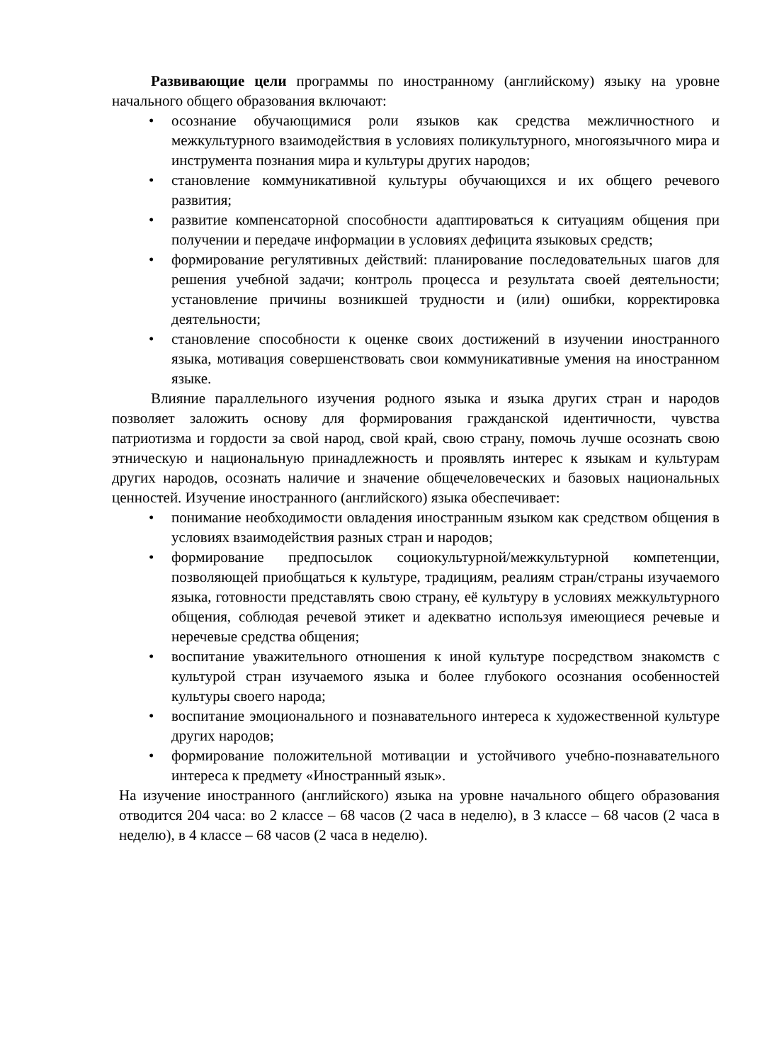Развивающие цели программы по иностранному (английскому) языку на уровне начального общего образования включают:
• осознание обучающимися роли языков как средства межличностного и межкультурного взаимодействия в условиях поликультурного, многоязычного мира и инструмента познания мира и культуры других народов;
• становление коммуникативной культуры обучающихся и их общего речевого развития;
• развитие компенсаторной способности адаптироваться к ситуациям общения при получении и передаче информации в условиях дефицита языковых средств;
• формирование регулятивных действий: планирование последовательных шагов для решения учебной задачи; контроль процесса и результата своей деятельности; установление причины возникшей трудности и (или) ошибки, корректировка деятельности;
• становление способности к оценке своих достижений в изучении иностранного языка, мотивация совершенствовать свои коммуникативные умения на иностранном языке.
Влияние параллельного изучения родного языка и языка других стран и народов позволяет заложить основу для формирования гражданской идентичности, чувства патриотизма и гордости за свой народ, свой край, свою страну, помочь лучше осознать свою этническую и национальную принадлежность и проявлять интерес к языкам и культурам других народов, осознать наличие и значение общечеловеческих и базовых национальных ценностей. Изучение иностранного (английского) языка обеспечивает:
• понимание необходимости овладения иностранным языком как средством общения в условиях взаимодействия разных стран и народов;
• формирование предпосылок социокультурной/межкультурной компетенции, позволяющей приобщаться к культуре, традициям, реалиям стран/страны изучаемого языка, готовности представлять свою страну, её культуру в условиях межкультурного общения, соблюдая речевой этикет и адекватно используя имеющиеся речевые и неречевые средства общения;
• воспитание уважительного отношения к иной культуре посредством знакомств с культурой стран изучаемого языка и более глубокого осознания особенностей культуры своего народа;
• воспитание эмоционального и познавательного интереса к художественной культуре других народов;
• формирование положительной мотивации и устойчивого учебно-познавательного интереса к предмету «Иностранный язык».
На изучение иностранного (английского) языка на уровне начального общего образования отводится 204 часа: во 2 классе – 68 часов (2 часа в неделю), в 3 классе – 68 часов (2 часа в неделю), в 4 классе – 68 часов (2 часа в неделю).